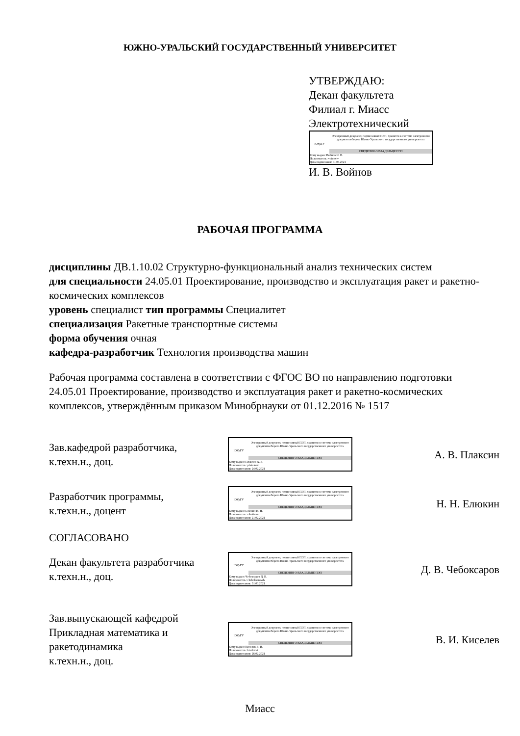ЮЖНО-УРАЛЬСКИЙ ГОСУДАРСТВЕННЫЙ УНИВЕРСИТЕТ
УТВЕРЖДАЮ:
Декан факультета
Филиал г. Миасс
Электротехнический
ЮУрГУ
Электронный документ, подписанный ПЭП, хранится в системе электронного документооборота Южно-Уральского государственного университета
СВЕДЕНИЯ О ВЛАДЕЛЬЦЕ ПЭП
Кому выдан: Войнов И. В.
Пользователь: voinoviv
Дата подписания: 01.03.2021
И. В. Войнов
РАБОЧАЯ ПРОГРАММА
дисциплины ДВ.1.10.02 Структурно-функциональный анализ технических систем
для специальности 24.05.01 Проектирование, производство и эксплуатация ракет и ракетно-космических комплексов
уровень специалист тип программы Специалитет
специализация Ракетные транспортные системы
форма обучения очная
кафедра-разработчик Технология производства машин
Рабочая программа составлена в соответствии с ФГОС ВО по направлению подготовки 24.05.01 Проектирование, производство и эксплуатация ракет и ракетно-космических комплексов, утверждённым приказом Минобрнауки от 01.12.2016 № 1517
Зав.кафедрой разработчика,
к.техн.н., доц.
ЮУрГУ
Электронный документ, подписанный ПЭП, хранится в системе электронного документооборота Южно-Уральского государственного университета
СВЕДЕНИЯ О ВЛАДЕЛЬЦЕ ПЭП
Кому выдан: Плаксин А. В.
Пользователь: plaksinav
Дата подписания: 24.02.2021
А. В. Плаксин
Разработчик программы,
к.техн.н., доцент
ЮУрГУ
Электронный документ, подписанный ПЭП, хранится в системе электронного документооборота Южно-Уральского государственного университета
СВЕДЕНИЯ О ВЛАДЕЛЬЦЕ ПЭП
Кому выдан: Елюкин Н. Н.
Пользователь: eliukinnn
Дата подписания: 21.02.2021
Н. Н. Елюкин
СОГЛАСОВАНО
Декан факультета разработчика
к.техн.н., доц.
ЮУрГУ
Электронный документ, подписанный ПЭП, хранится в системе электронного документооборота Южно-Уральского государственного университета
СВЕДЕНИЯ О ВЛАДЕЛЬЦЕ ПЭП
Кому выдан: Чебоксаров Д. В.
Пользователь: cheboksarovdv
Дата подписания: 01.03.2021
Д. В. Чебоксаров
Зав.выпускающей кафедрой
Прикладная математика и ракетодинамика
к.техн.н., доц.
ЮУрГУ
Электронный документ, подписанный ПЭП, хранится в системе электронного документооборота Южно-Уральского государственного университета
СВЕДЕНИЯ О ВЛАДЕЛЬЦЕ ПЭП
Кому выдан: Киселев В. И.
Пользователь: kiselevvi
Дата подписания: 26.02.2021
В. И. Киселев
Миасс